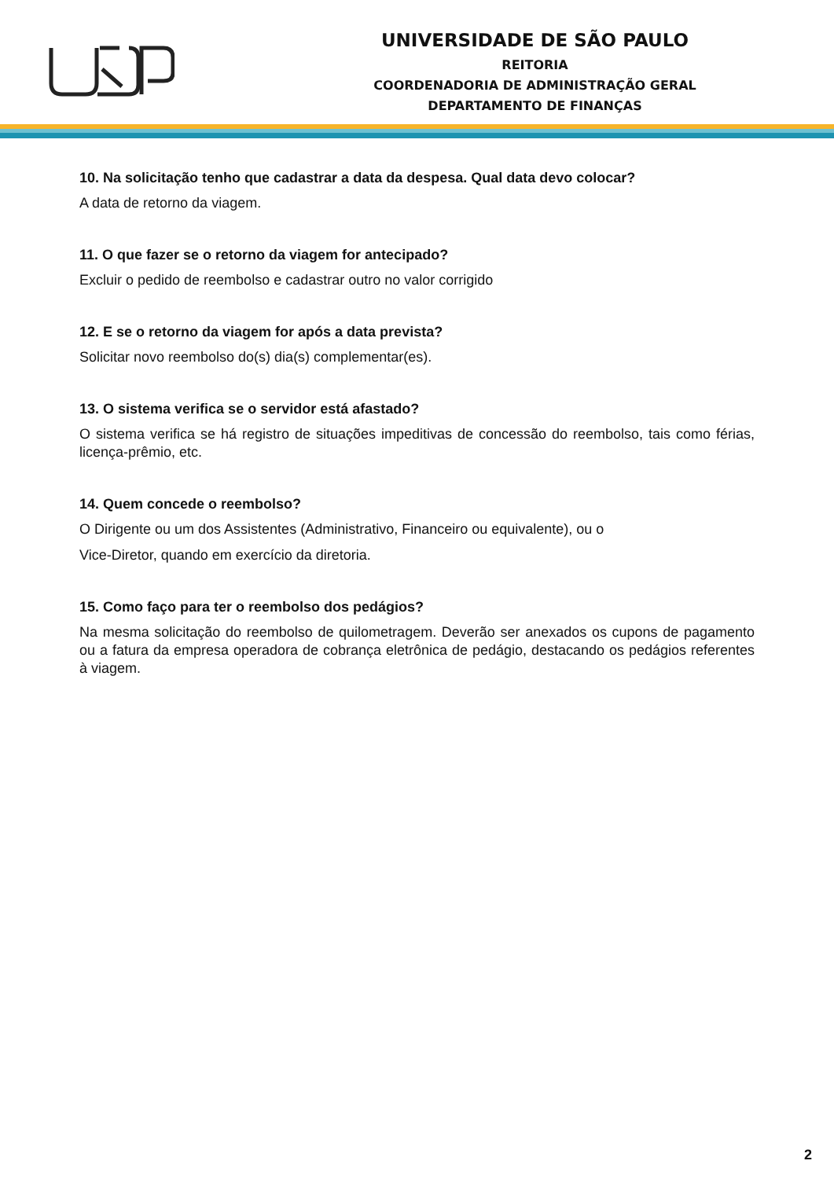UNIVERSIDADE DE SÃO PAULO
REITORIA
COORDENADORIA DE ADMINISTRAÇÃO GERAL
DEPARTAMENTO DE FINANÇAS
10. Na solicitação tenho que cadastrar a data da despesa. Qual data devo colocar?
A data de retorno da viagem.
11. O que fazer se o retorno da viagem for antecipado?
Excluir o pedido de reembolso e cadastrar outro no valor corrigido
12. E se o retorno da viagem for após a data prevista?
Solicitar novo reembolso do(s) dia(s) complementar(es).
13. O sistema verifica se o servidor está afastado?
O sistema verifica se há registro de situações impeditivas de concessão do reembolso, tais como férias, licença-prêmio, etc.
14. Quem concede o reembolso?
O Dirigente ou um dos Assistentes (Administrativo, Financeiro ou equivalente), ou o
Vice-Diretor, quando em exercício da diretoria.
15. Como faço para ter o reembolso dos pedágios?
Na mesma solicitação do reembolso de quilometragem. Deverão ser anexados os cupons de pagamento ou a fatura da empresa operadora de cobrança eletrônica de pedágio, destacando os pedágios referentes à viagem.
2